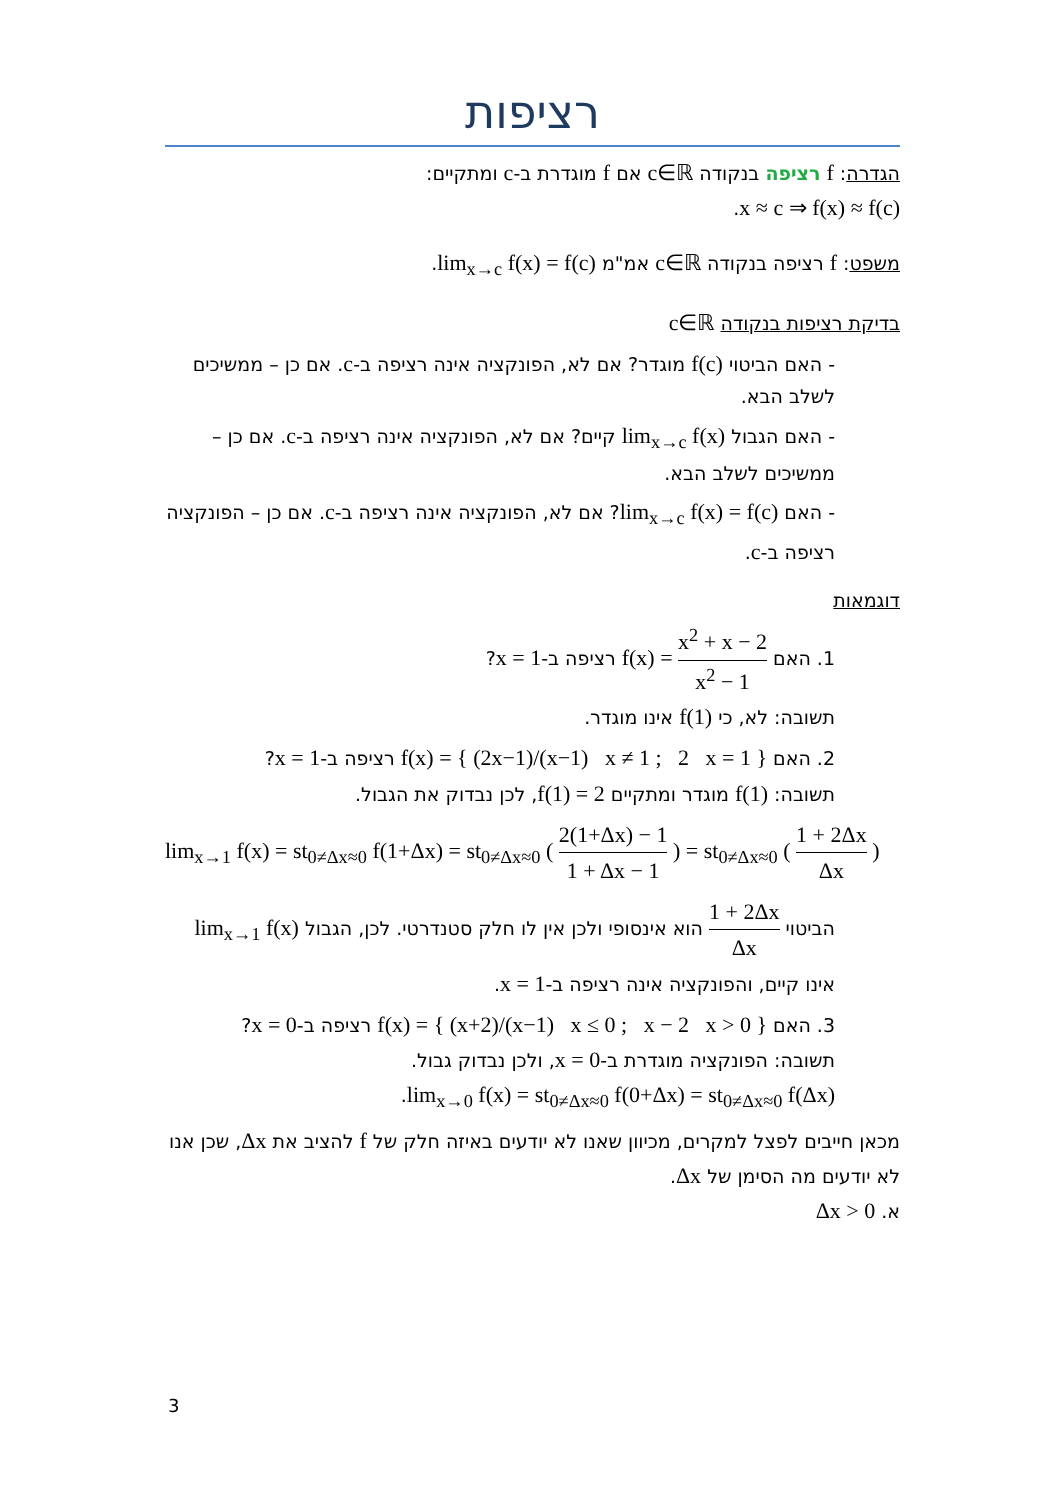רציפות
הגדרה: f רציפה בנקודה c∈ℝ אם f מוגדרת ב-c ומתקיים:
x ≈ c ⇒ f(x) ≈ f(c).
משפט: f רציפה בנקודה c∈ℝ אמ"מ lim<sub>x→c</sub> f(x) = f(c).
בדיקת רציפות בנקודה c∈ℝ
- האם הביטוי f(c) מוגדר? אם לא, הפונקציה אינה רציפה ב-c. אם כן – ממשיכים לשלב הבא.
- האם הגבול lim<sub>x→c</sub> f(x) קיים? אם לא, הפונקציה אינה רציפה ב-c. אם כן – ממשיכים לשלב הבא.
- האם lim<sub>x→c</sub> f(x) = f(c)? אם לא, הפונקציה אינה רציפה ב-c. אם כן – הפונקציה רציפה ב-c.
דוגמאות
1. האם f(x) = x<sup>2</sup> + x − 2 x<sup>2</sup> − 1 רציפה ב-x = 1?
תשובה: לא, כי f(1) אינו מוגדר.
2. האם f(x) = { (2x−1)/(x−1) x ≠ 1 ; 2 x = 1 } רציפה ב-x = 1?
תשובה: f(1) מוגדר ומתקיים f(1) = 2, לכן נבדוק את הגבול.
lim<sub>x→1</sub> f(x) = st<sub>0≠Δx≈0</sub> f(1+Δx) = st<sub>0≠Δx≈0</sub> ( 2(1+Δx) − 1 1 + Δx − 1 ) = st<sub>0≠Δx≈0</sub> ( 1 + 2Δx Δx )
הביטוי 1 + 2Δx Δx הוא אינסופי ולכן אין לו חלק סטנדרטי. לכן, הגבול lim<sub>x→1</sub> f(x) אינו קיים, והפונקציה אינה רציפה ב-x = 1.
3. האם f(x) = { (x+2)/(x−1) x ≤ 0 ; x − 2 x > 0 } רציפה ב-x = 0?
תשובה: הפונקציה מוגדרת ב-x = 0, ולכן נבדוק גבול.
lim<sub>x→0</sub> f(x) = st<sub>0≠Δx≈0</sub> f(0+Δx) = st<sub>0≠Δx≈0</sub> f(Δx).
מכאן חייבים לפצל למקרים, מכיוון שאנו לא יודעים באיזה חלק של f להציב את Δx, שכן אנו לא יודעים מה הסימן של Δx.
א. Δx > 0
3